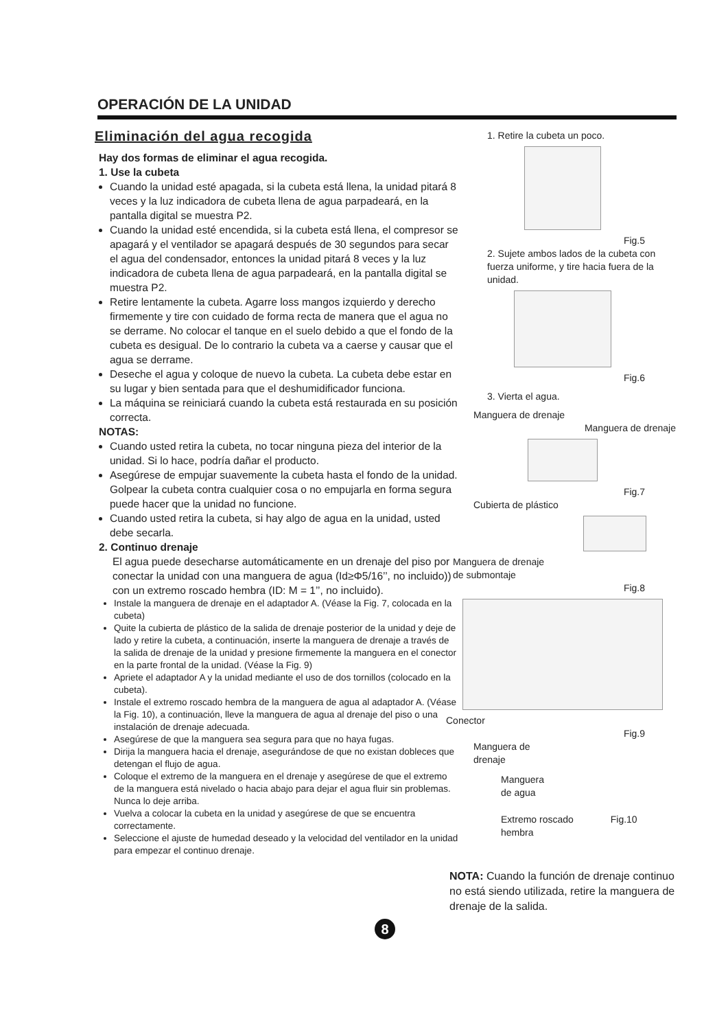OPERACIÓN DE LA UNIDAD
Eliminación del agua recogida
Hay dos formas de eliminar el agua recogida.
1. Use la cubeta
Cuando la unidad esté apagada, si la cubeta está llena, la unidad pitará 8 veces y la luz indicadora de cubeta llena de agua parpadeará, en la pantalla digital se muestra P2.
Cuando la unidad esté encendida, si la cubeta está llena, el compresor se apagará y el ventilador se apagará después de 30 segundos para secar el agua del condensador, entonces la unidad pitará 8 veces y la luz indicadora de cubeta llena de agua parpadeará, en la pantalla digital se muestra P2.
Retire lentamente la cubeta. Agarre loss mangos izquierdo y derecho firmemente y tire con cuidado de forma recta de manera que el agua no se derrame. No colocar el tanque en el suelo debido a que el fondo de la cubeta es desigual. De lo contrario la cubeta va a caerse y causar que el agua se derrame.
Deseche el agua y coloque de nuevo la cubeta. La cubeta debe estar en su lugar y bien sentada para que el deshumidificador funciona.
La máquina se reiniciará cuando la cubeta está restaurada en su posición correcta.
NOTAS:
Cuando usted retira la cubeta, no tocar ninguna pieza del interior de la unidad. Si lo hace, podría dañar el producto.
Asegúrese de empujar suavemente la cubeta hasta el fondo de la unidad. Golpear la cubeta contra cualquier cosa o no empujarla en forma segura puede hacer que la unidad no funcione.
Cuando usted retira la cubeta, si hay algo de agua en la unidad, usted debe secarla.
2. Continuo drenaje
El agua puede desecharse automáticamente en un drenaje del piso por conectar la unidad con una manguera de agua (Id≥Φ5/16’’, no incluido)) con un extremo roscado hembra (ID: M = 1’’, no incluido).
Instale la manguera de drenaje en el adaptador A. (Véase la Fig. 7, colocada en la cubeta)
Quite la cubierta de plástico de la salida de drenaje posterior de la unidad y deje de lado y retire la cubeta, a continuación, inserte la manguera de drenaje a través de la salida de drenaje de la unidad y presione firmemente la manguera en el conector en la parte frontal de la unidad. (Véase la Fig. 9)
Apriete el adaptador A y la unidad mediante el uso de dos tornillos (colocado en la cubeta).
Instale el extremo roscado hembra de la manguera de agua al adaptador A. (Véase la Fig. 10), a continuación, lleve la manguera de agua al drenaje del piso o una instalación de drenaje adecuada.
Asegúrese de que la manguera sea segura para que no haya fugas.
Dirija la manguera hacia el drenaje, asegurándose de que no existan dobleces que detengan el flujo de agua.
Coloque el extremo de la manguera en el drenaje y asegúrese de que el extremo de la manguera está nivelado o hacia abajo para dejar el agua fluir sin problemas. Nunca lo deje arriba.
Vuelva a colocar la cubeta en la unidad y asegúrese de que se encuentra correctamente.
Seleccione el ajuste de humedad deseado y la velocidad del ventilador en la unidad para empezar el continuo drenaje.
1. Retire la cubeta un poco.
Fig.5
2. Sujete ambos lados de la cubeta con fuerza uniforme, y tire hacia fuera de la unidad.
Fig.6
3. Vierta el agua.
Manguera de drenaje
Manguera de drenaje
Fig.7
Cubierta de plástico
Manguera de drenaje
de submontaje
Fig.8
Conector
Fig.9
Manguera de
drenaje
Manguera
de agua
Extremo roscado Fig.10
hembra
NOTA: Cuando la función de drenaje continuo no está siendo utilizada, retire la manguera de drenaje de la salida.
8